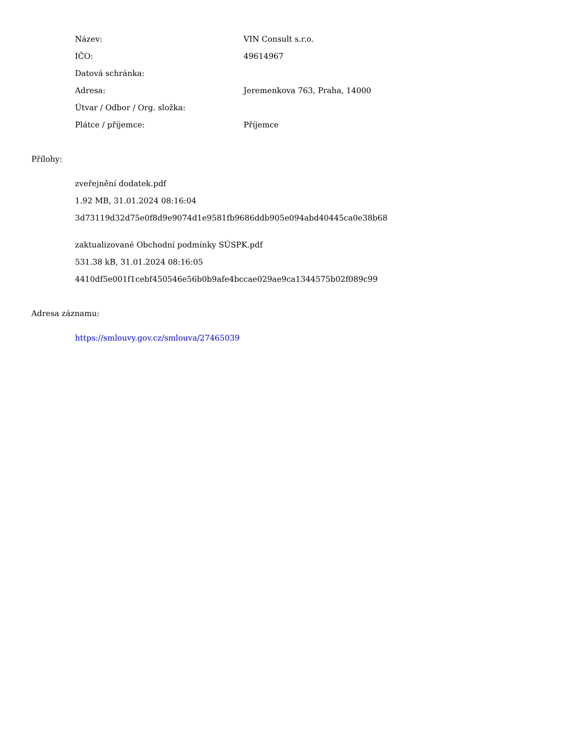| Název: | VIN Consult s.r.o. |
| IČO: | 49614967 |
| Datová schránka: | |
| Adresa: | Jeremenkova 763, Praha, 14000 |
| Útvar / Odbor / Org. složka: | |
| Plátce / příjemce: | Příjemce |
Přílohy:
zveřejnění dodatek.pdf
1.92 MB, 31.01.2024 08:16:04
3d73119d32d75e0f8d9e9074d1e9581fb9686ddb905e094abd40445ca0e38b68
zaktualizované Obchodní podmínky SÚSPK.pdf
531.38 kB, 31.01.2024 08:16:05
4410df5e001f1cebf450546e56b0b9afe4bccae029ae9ca1344575b02f089c99
Adresa záznamu:
https://smlouvy.gov.cz/smlouva/27465039